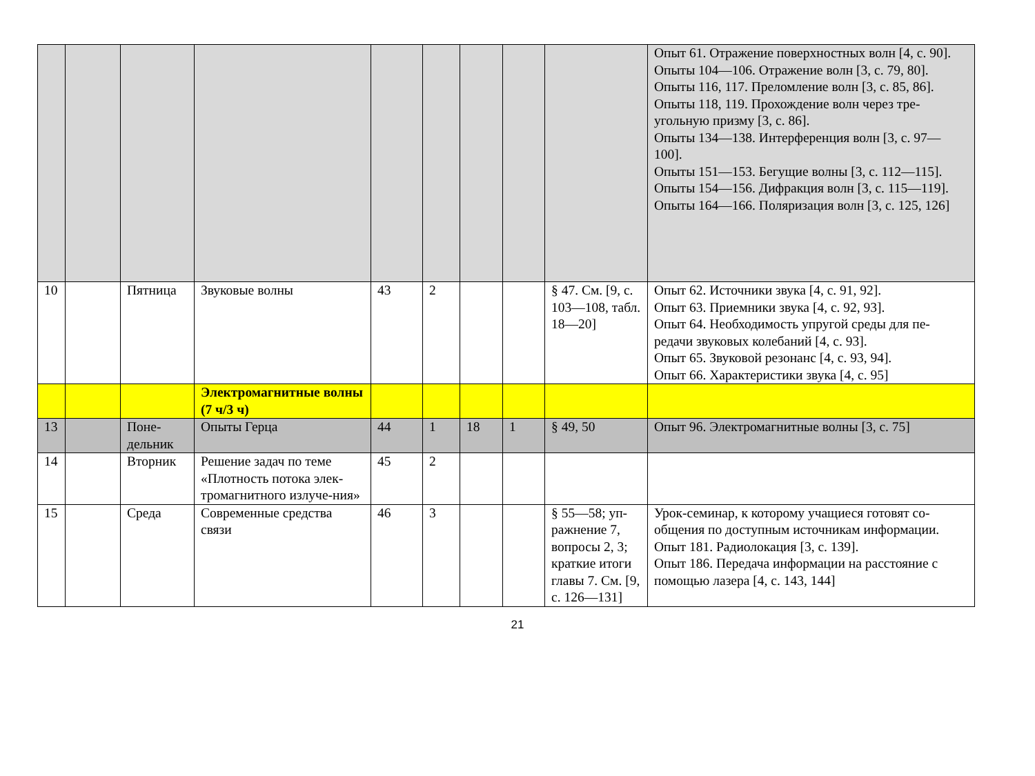| | | | | | | | | | Опыт 61. Отражение поверхностных волн [4, с. 90]. Опыты 104—106. Отражение волн [3, с. 79, 80]. Опыты 116, 117. Преломление волн [3, с. 85, 86]. Опыты 118, 119. Прохождение волн через тре-угольную призму [3, с. 86]. Опыты 134—138. Интерференция волн [3, с. 97—100]. Опыты 151—153. Бегущие волны [3, с. 112—115]. Опыты 154—156. Дифракция волн [3, с. 115—119]. Опыты 164—166. Поляризация волн [3, с. 125, 126] |
| 10 | | Пятница | Звуковые волны | 43 | 2 | | | § 47. См. [9, с. 103—108, табл. 18—20] | Опыт 62. Источники звука [4, с. 91, 92]. Опыт 63. Приемники звука [4, с. 92, 93]. Опыт 64. Необходимость упругой среды для пе-редачи звуковых колебаний [4, с. 93]. Опыт 65. Звуковой резонанс [4, с. 93, 94]. Опыт 66. Характеристики звука [4, с. 95] |
| | | | Электромагнитные волны (7 ч/3 ч) | | | | | | |
| 13 | | Поне-дельник | Опыты Герца | 44 | 1 | 18 | 1 | § 49, 50 | Опыт 96. Электромагнитные волны [3, с. 75] |
| 14 | | Вторник | Решение задач по теме «Плотность потока элек-тромагнитного излуче-ния» | 45 | 2 | | | | |
| 15 | | Среда | Современные средства связи | 46 | 3 | | | § 55—58; уп-ражнение 7, вопросы 2, 3; краткие итоги главы 7. См. [9, с. 126—131] | Урок-семинар, к которому учащиеся готовят со-общения по доступным источникам информации. Опыт 181. Радиолокация [3, с. 139]. Опыт 186. Передача информации на расстояние с помощью лазера [4, с. 143, 144] |
21